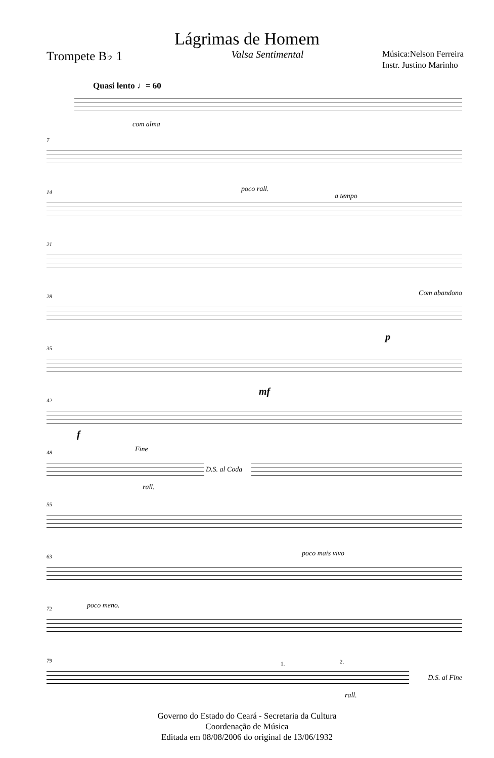Lágrimas de Homem
Trompete B♭ 1
Valsa Sentimental
Música:Nelson Ferreira
Instr. Justino Marinho
Quasi lento ♩= 60
com alma
7
14 poco rall.
a tempo
21
28 Com abandono
35
p
42
mf
f
48 Fine
D.S. al Coda
rall.
55
63 poco mais vivo
72 poco meno.
79 1. 2.
D.S. al Fine
rall.
Governo do Estado do Ceará - Secretaria da Cultura
Coordenação de Música
Editada em 08/08/2006 do original de 13/06/1932